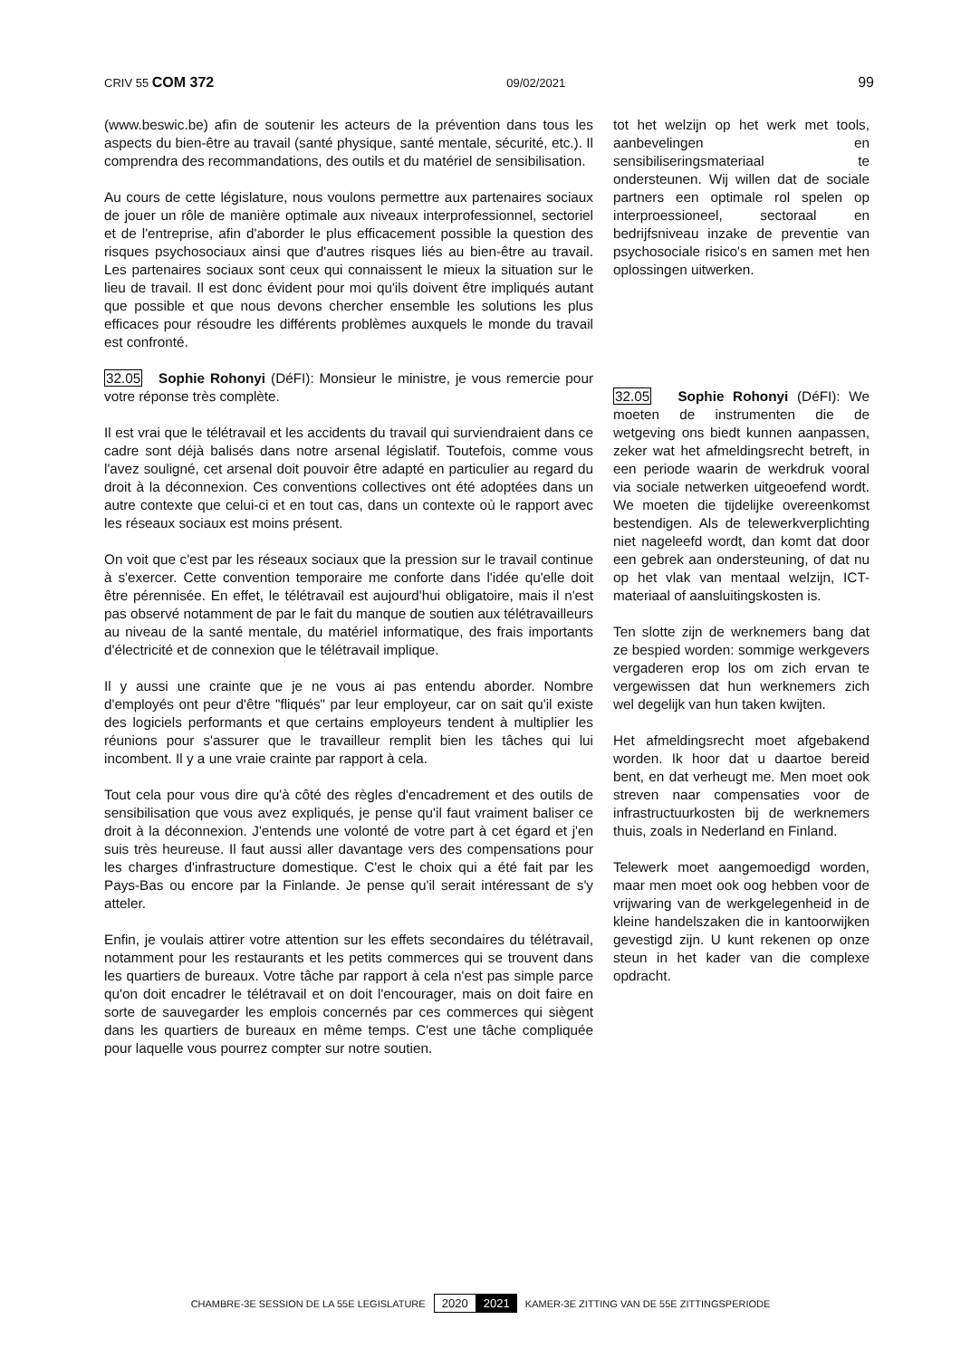CRIV 55 COM 372 09/02/2021 99
(www.beswic.be) afin de soutenir les acteurs de la prévention dans tous les aspects du bien-être au travail (santé physique, santé mentale, sécurité, etc.). Il comprendra des recommandations, des outils et du matériel de sensibilisation.
Au cours de cette législature, nous voulons permettre aux partenaires sociaux de jouer un rôle de manière optimale aux niveaux interprofessionnel, sectoriel et de l'entreprise, afin d'aborder le plus efficacement possible la question des risques psychosociaux ainsi que d'autres risques liés au bien-être au travail. Les partenaires sociaux sont ceux qui connaissent le mieux la situation sur le lieu de travail. Il est donc évident pour moi qu'ils doivent être impliqués autant que possible et que nous devons chercher ensemble les solutions les plus efficaces pour résoudre les différents problèmes auxquels le monde du travail est confronté.
32.05 Sophie Rohonyi (DéFI): Monsieur le ministre, je vous remercie pour votre réponse très complète.
Il est vrai que le télétravail et les accidents du travail qui surviendraient dans ce cadre sont déjà balisés dans notre arsenal législatif. Toutefois, comme vous l'avez souligné, cet arsenal doit pouvoir être adapté en particulier au regard du droit à la déconnexion. Ces conventions collectives ont été adoptées dans un autre contexte que celui-ci et en tout cas, dans un contexte où le rapport avec les réseaux sociaux est moins présent.
On voit que c'est par les réseaux sociaux que la pression sur le travail continue à s'exercer. Cette convention temporaire me conforte dans l'idée qu'elle doit être pérennisée. En effet, le télétravail est aujourd'hui obligatoire, mais il n'est pas observé notamment de par le fait du manque de soutien aux télétravailleurs au niveau de la santé mentale, du matériel informatique, des frais importants d'électricité et de connexion que le télétravail implique.
Il y aussi une crainte que je ne vous ai pas entendu aborder. Nombre d'employés ont peur d'être "fliqués" par leur employeur, car on sait qu'il existe des logiciels performants et que certains employeurs tendent à multiplier les réunions pour s'assurer que le travailleur remplit bien les tâches qui lui incombent. Il y a une vraie crainte par rapport à cela.
Tout cela pour vous dire qu'à côté des règles d'encadrement et des outils de sensibilisation que vous avez expliqués, je pense qu'il faut vraiment baliser ce droit à la déconnexion. J'entends une volonté de votre part à cet égard et j'en suis très heureuse. Il faut aussi aller davantage vers des compensations pour les charges d'infrastructure domestique. C'est le choix qui a été fait par les Pays-Bas ou encore par la Finlande. Je pense qu'il serait intéressant de s'y atteler.
Enfin, je voulais attirer votre attention sur les effets secondaires du télétravail, notamment pour les restaurants et les petits commerces qui se trouvent dans les quartiers de bureaux. Votre tâche par rapport à cela n'est pas simple parce qu'on doit encadrer le télétravail et on doit l'encourager, mais on doit faire en sorte de sauvegarder les emplois concernés par ces commerces qui siègent dans les quartiers de bureaux en même temps. C'est une tâche compliquée pour laquelle vous pourrez compter sur notre soutien.
tot het welzijn op het werk met tools, aanbevelingen en sensibiliseringsmateriaal te ondersteunen. Wij willen dat de sociale partners een optimale rol spelen op interproessioneel, sectoraal en bedrijfsniveau inzake de preventie van psychosociale risico's en samen met hen oplossingen uitwerken.
32.05 Sophie Rohonyi (DéFI): We moeten de instrumenten die de wetgeving ons biedt kunnen aanpassen, zeker wat het afmeldingsrecht betreft, in een periode waarin de werkdruk vooral via sociale netwerken uitgeoefend wordt. We moeten die tijdelijke overeenkomst bestendigen. Als de telewerkverplichting niet nageleefd wordt, dan komt dat door een gebrek aan ondersteuning, of dat nu op het vlak van mentaal welzijn, ICT-materiaal of aansluitingskosten is.
Ten slotte zijn de werknemers bang dat ze bespied worden: sommige werkgevers vergaderen erop los om zich ervan te vergewissen dat hun werknemers zich wel degelijk van hun taken kwijten.
Het afmeldingsrecht moet afgebakend worden. Ik hoor dat u daartoe bereid bent, en dat verheugt me. Men moet ook streven naar compensaties voor de infrastructuurkosten bij de werknemers thuis, zoals in Nederland en Finland.
Telewerk moet aangemoedigd worden, maar men moet ook oog hebben voor de vrijwaring van de werkgelegenheid in de kleine handelszaken die in kantoorwijken gevestigd zijn. U kunt rekenen op onze steun in het kader van die complexe opdracht.
CHAMBRE-3E SESSION DE LA 55E LEGISLATURE 2020 2021 KAMER-3E ZITTING VAN DE 55E ZITTINGSPERIODE